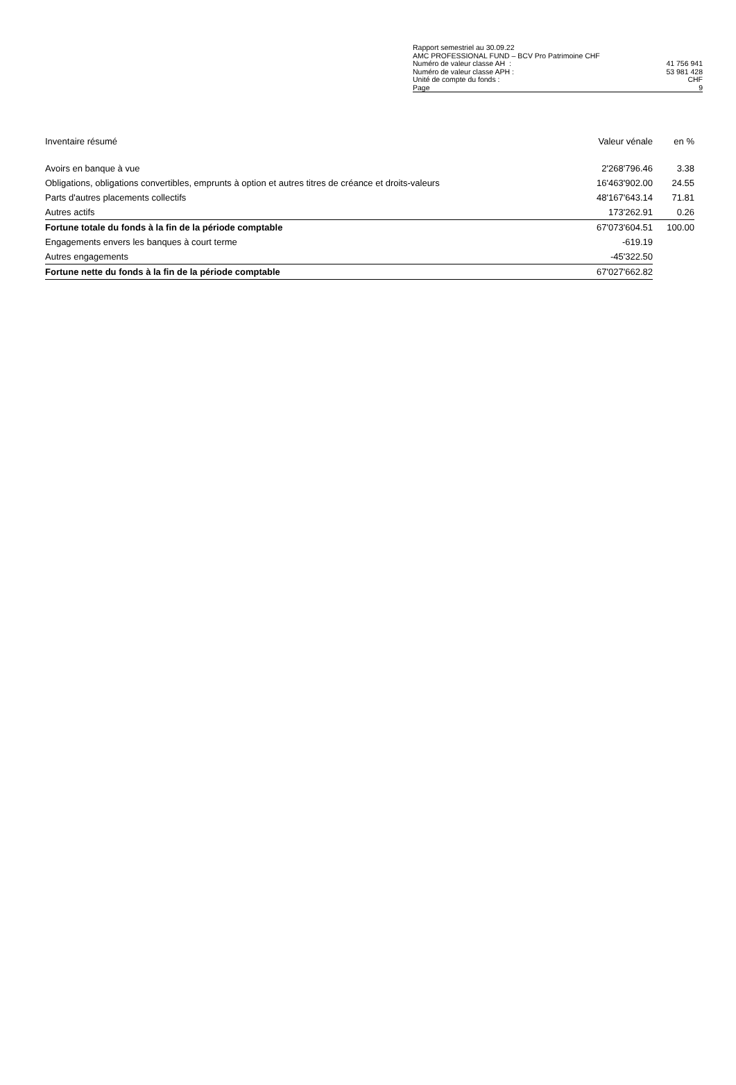| Rapport semestriel au 30.09.22 | |
| AMC PROFESSIONAL FUND – BCV Pro Patrimoine CHF | |
| Numéro de valeur classe AH : | 41 756 941 |
| Numéro de valeur classe APH : | 53 981 428 |
| Unité de compte du fonds : | CHF |
| Page | 9 |
| Inventaire résumé | Valeur vénale | en % |
| --- | --- | --- |
| Avoirs en banque à vue | 2'268'796.46 | 3.38 |
| Obligations, obligations convertibles, emprunts à option et autres titres de créance et droits-valeurs | 16'463'902.00 | 24.55 |
| Parts d'autres placements collectifs | 48'167'643.14 | 71.81 |
| Autres actifs | 173'262.91 | 0.26 |
| Fortune totale du fonds à la fin de la période comptable | 67'073'604.51 | 100.00 |
| Engagements envers les banques à court terme | -619.19 | |
| Autres engagements | -45'322.50 | |
| Fortune nette du fonds à la fin de la période comptable | 67'027'662.82 | |